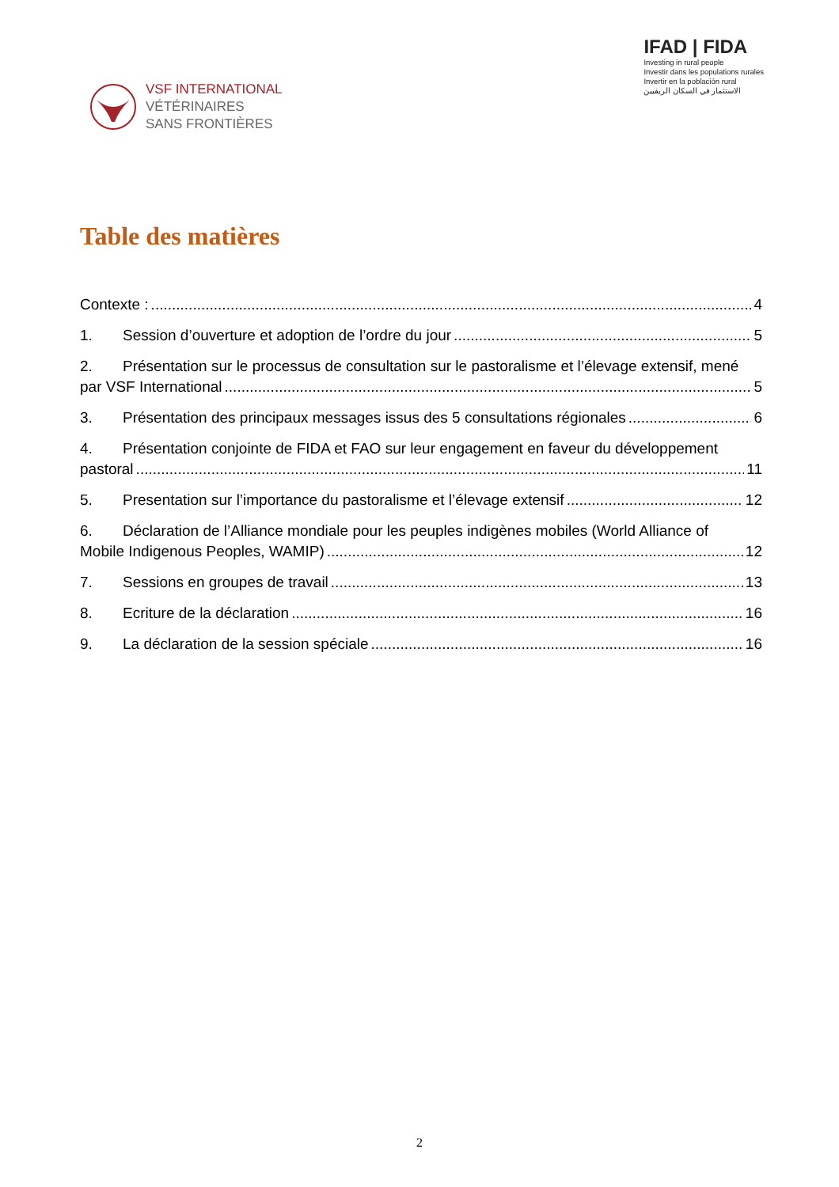VSF INTERNATIONAL
VÉTÉRINAIRES
SANS FRONTIÈRES
IFAD | FIDA
Investing in rural people
Investir dans les populations rurales
Invertir en la población rural
الاستثمار في السكان الريفيين
Table des matières
Contexte : 4
1. Session d’ouverture et adoption de l’ordre du jour 5
2. Présentation sur le processus de consultation sur le pastoralisme et l’élevage extensif, mené
par VSF International 5
3. Présentation des principaux messages issus des 5 consultations régionales 6
4. Présentation conjointe de FIDA et FAO sur leur engagement en faveur du développement
pastoral 11
5. Presentation sur l’importance du pastoralisme et l’élevage extensif 12
6. Déclaration de l’Alliance mondiale pour les peuples indigènes mobiles (World Alliance of
Mobile Indigenous Peoples, WAMIP) 12
7. Sessions en groupes de travail 13
8. Ecriture de la déclaration 16
9. La déclaration de la session spéciale 16
2